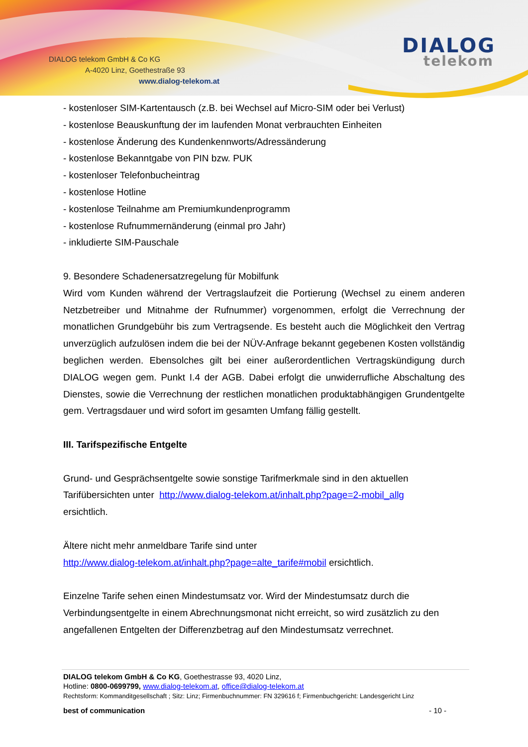DIALOG telekom GmbH & Co KG
A-4020 Linz, Goethestraße 93
www.dialog-telekom.at
DIALOG
telekom
- kostenloser SIM-Kartentausch (z.B. bei Wechsel auf Micro-SIM oder bei Verlust)
- kostenlose Beauskunftung der im laufenden Monat verbrauchten Einheiten
- kostenlose Änderung des Kundenkennworts/Adressänderung
- kostenlose Bekanntgabe von PIN bzw. PUK
- kostenloser Telefonbucheintrag
- kostenlose Hotline
- kostenlose Teilnahme am Premiumkundenprogramm
- kostenlose Rufnummernänderung (einmal pro Jahr)
- inkludierte SIM-Pauschale
9. Besondere Schadenersatzregelung für Mobilfunk
Wird vom Kunden während der Vertragslaufzeit die Portierung (Wechsel zu einem anderen Netzbetreiber und Mitnahme der Rufnummer) vorgenommen, erfolgt die Verrechnung der monatlichen Grundgebühr bis zum Vertragsende. Es besteht auch die Möglichkeit den Vertrag unverzüglich aufzulösen indem die bei der NÜV-Anfrage bekannt gegebenen Kosten vollständig beglichen werden. Ebensolches gilt bei einer außerordentlichen Vertragskündigung durch DIALOG wegen gem. Punkt I.4 der AGB. Dabei erfolgt die unwiderrufliche Abschaltung des Dienstes, sowie die Verrechnung der restlichen monatlichen produktabhängigen Grundentgelte gem. Vertragsdauer und wird sofort im gesamten Umfang fällig gestellt.
III. Tarifspezifische Entgelte
Grund- und Gesprächsentgelte sowie sonstige Tarifmerkmale sind in den aktuellen
Tarifübersichten unter http://www.dialog-telekom.at/inhalt.php?page=2-mobil_allg
ersichtlich.
Ältere nicht mehr anmeldbare Tarife sind unter
http://www.dialog-telekom.at/inhalt.php?page=alte_tarife#mobil ersichtlich.
Einzelne Tarife sehen einen Mindestumsatz vor. Wird der Mindestumsatz durch die Verbindungsentgelte in einem Abrechnungsmonat nicht erreicht, so wird zusätzlich zu den angefallenen Entgelten der Differenzbetrag auf den Mindestumsatz verrechnet.
DIALOG telekom GmbH & Co KG, Goethestrasse 93, 4020 Linz,
Hotline: 0800-0699799, www.dialog-telekom.at, office@dialog-telekom.at
Rechtsform: Kommanditgesellschaft ; Sitz: Linz; Firmenbuchnummer: FN 329616 f; Firmenbuchgericht: Landesgericht Linz
best of communication - 10 -